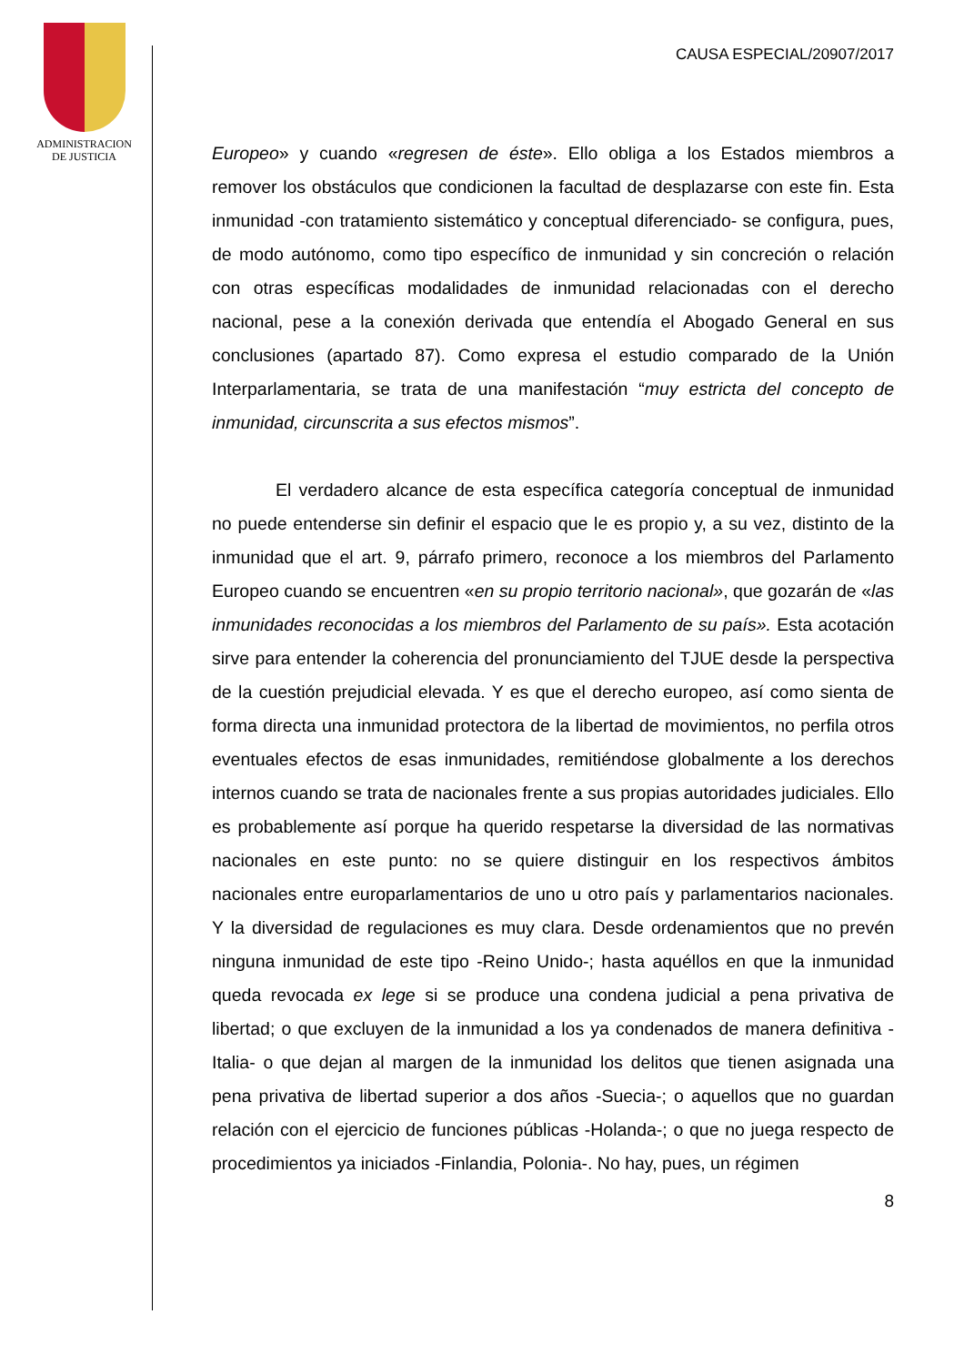ADMINISTRACION
DE JUSTICIA
CAUSA ESPECIAL/20907/2017
Europeo» y cuando «regresen de éste». Ello obliga a los Estados miembros a remover los obstáculos que condicionen la facultad de desplazarse con este fin. Esta inmunidad -con tratamiento sistemático y conceptual diferenciado- se configura, pues, de modo autónomo, como tipo específico de inmunidad y sin concreción o relación con otras específicas modalidades de inmunidad relacionadas con el derecho nacional, pese a la conexión derivada que entendía el Abogado General en sus conclusiones (apartado 87). Como expresa el estudio comparado de la Unión Interparlamentaria, se trata de una manifestación “muy estricta del concepto de inmunidad, circunscrita a sus efectos mismos”.
El verdadero alcance de esta específica categoría conceptual de inmunidad no puede entenderse sin definir el espacio que le es propio y, a su vez, distinto de la inmunidad que el art. 9, párrafo primero, reconoce a los miembros del Parlamento Europeo cuando se encuentren «en su propio territorio nacional», que gozarán de «las inmunidades reconocidas a los miembros del Parlamento de su país». Esta acotación sirve para entender la coherencia del pronunciamiento del TJUE desde la perspectiva de la cuestión prejudicial elevada. Y es que el derecho europeo, así como sienta de forma directa una inmunidad protectora de la libertad de movimientos, no perfila otros eventuales efectos de esas inmunidades, remitiéndose globalmente a los derechos internos cuando se trata de nacionales frente a sus propias autoridades judiciales. Ello es probablemente así porque ha querido respetarse la diversidad de las normativas nacionales en este punto: no se quiere distinguir en los respectivos ámbitos nacionales entre europarlamentarios de uno u otro país y parlamentarios nacionales. Y la diversidad de regulaciones es muy clara. Desde ordenamientos que no prevén ninguna inmunidad de este tipo -Reino Unido-; hasta aquéllos en que la inmunidad queda revocada ex lege si se produce una condena judicial a pena privativa de libertad; o que excluyen de la inmunidad a los ya condenados de manera definitiva -Italia- o que dejan al margen de la inmunidad los delitos que tienen asignada una pena privativa de libertad superior a dos años -Suecia-; o aquellos que no guardan relación con el ejercicio de funciones públicas -Holanda-; o que no juega respecto de procedimientos ya iniciados -Finlandia, Polonia-. No hay, pues, un régimen
8